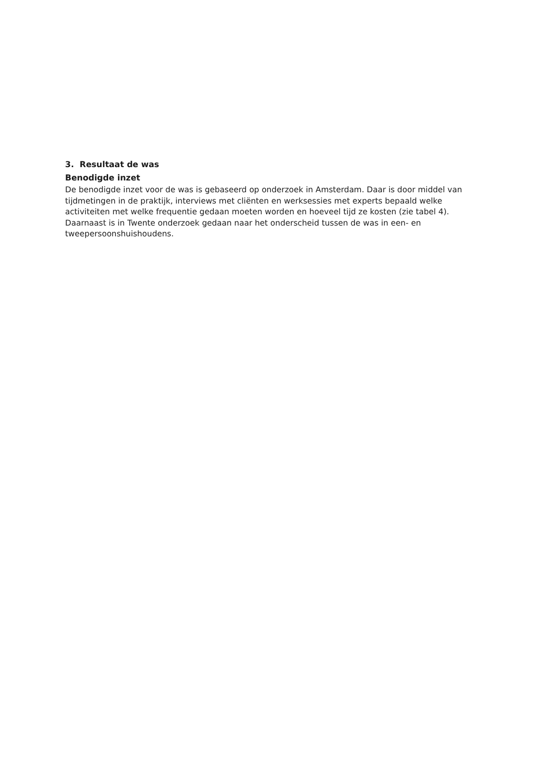3. Resultaat de was
Benodigde inzet
De benodigde inzet voor de was is gebaseerd op onderzoek in Amsterdam. Daar is door middel van tijdmetingen in de praktijk, interviews met cliënten en werksessies met experts bepaald welke activiteiten met welke frequentie gedaan moeten worden en hoeveel tijd ze kosten (zie tabel 4). Daarnaast is in Twente onderzoek gedaan naar het onderscheid tussen de was in een- en tweepersoonshuishoudens.